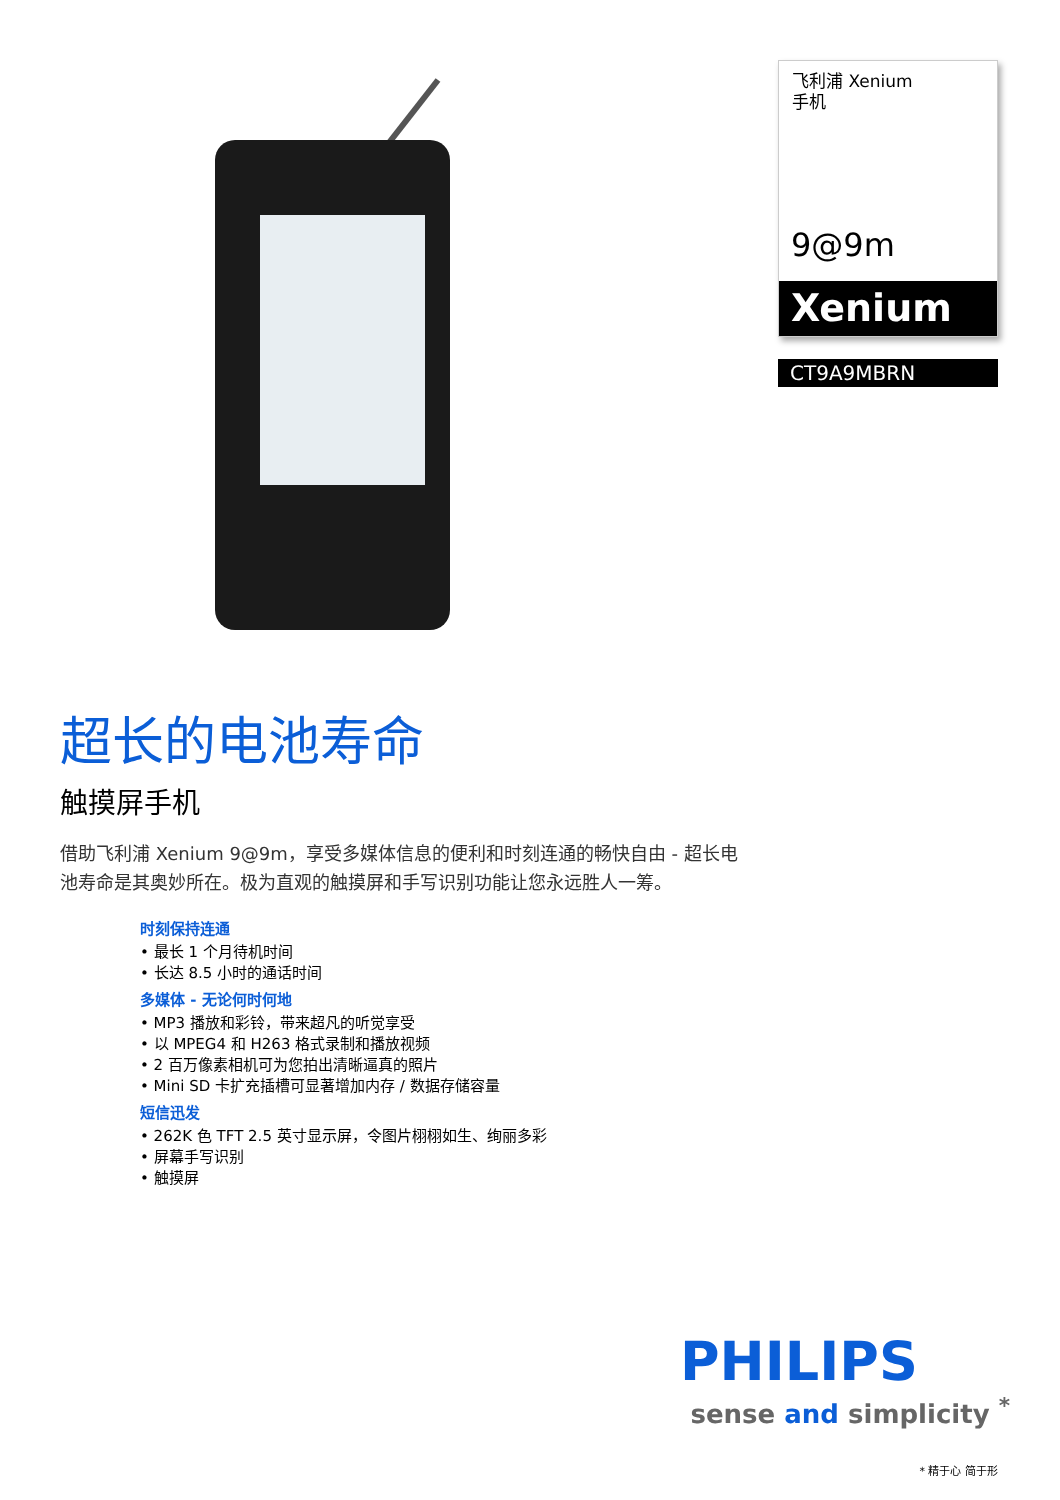超长的电池寿命
触摸屏手机
借助飞利浦 Xenium 9@9m，享受多媒体信息的便利和时刻连通的畅快自由 - 超长电池寿命是其奥妙所在。极为直观的触摸屏和手写识别功能让您永远胜人一筹。
时刻保持连通
• 最长 1 个月待机时间
• 长达 8.5 小时的通话时间
多媒体 - 无论何时何地
• MP3 播放和彩铃，带来超凡的听觉享受
• 以 MPEG4 和 H263 格式录制和播放视频
• 2 百万像素相机可为您拍出清晰逼真的照片
• Mini SD 卡扩充插槽可显著增加内存 / 数据存储容量
短信迅发
• 262K 色 TFT 2.5 英寸显示屏，令图片栩栩如生、绚丽多彩
• 屏幕手写识别
• 触摸屏
飞利浦 Xenium
手机
9@9m
Xenium
CT9A9MBRN
PHILIPS
sense and simplicity <sup>*</sup>
* 精于心 简于形